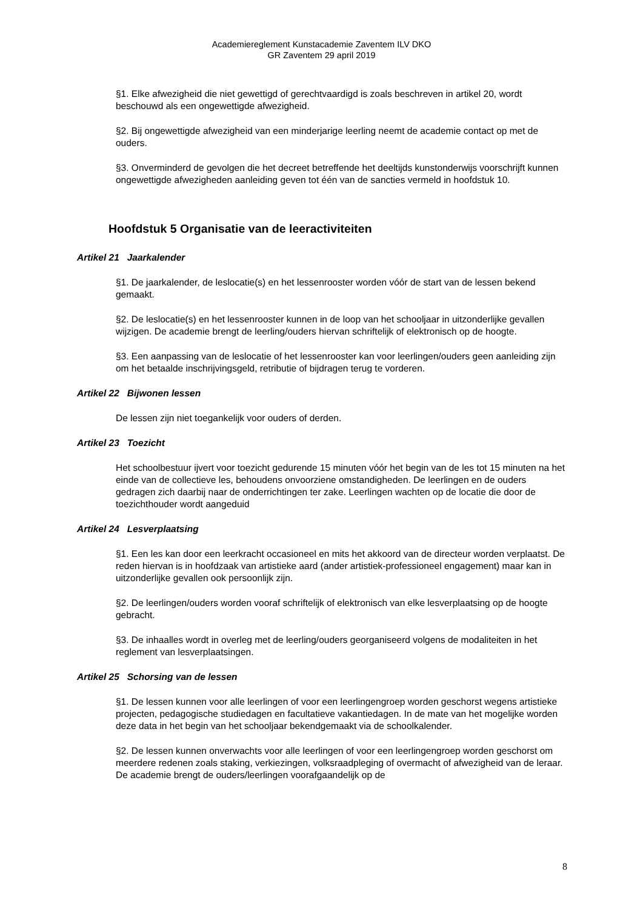Academiereglement Kunstacademie Zaventem ILV DKO
GR Zaventem 29 april 2019
§1. Elke afwezigheid die niet gewettigd of gerechtvaardigd is zoals beschreven in artikel 20, wordt beschouwd als een ongewettigde afwezigheid.
§2. Bij ongewettigde afwezigheid van een minderjarige leerling neemt de academie contact op met de ouders.
§3. Onverminderd de gevolgen die het decreet betreffende het deeltijds kunstonderwijs voorschrijft kunnen ongewettigde afwezigheden aanleiding geven tot één van de sancties vermeld in hoofdstuk 10.
Hoofdstuk 5 Organisatie van de leeractiviteiten
Artikel 21 Jaarkalender
§1. De jaarkalender, de leslocatie(s) en het lessenrooster worden vóór de start van de lessen bekend gemaakt.
§2. De leslocatie(s) en het lessenrooster kunnen in de loop van het schooljaar in uitzonderlijke gevallen wijzigen. De academie brengt de leerling/ouders hiervan schriftelijk of elektronisch op de hoogte.
§3. Een aanpassing van de leslocatie of het lessenrooster kan voor leerlingen/ouders geen aanleiding zijn om het betaalde inschrijvingsgeld, retributie of bijdragen terug te vorderen.
Artikel 22 Bijwonen lessen
De lessen zijn niet toegankelijk voor ouders of derden.
Artikel 23 Toezicht
Het schoolbestuur ijvert voor toezicht gedurende 15 minuten vóór het begin van de les tot 15 minuten na het einde van de collectieve les, behoudens onvoorziene omstandigheden. De leerlingen en de ouders gedragen zich daarbij naar de onderrichtingen ter zake. Leerlingen wachten op de locatie die door de toezichthouder wordt aangeduid
Artikel 24 Lesverplaatsing
§1. Een les kan door een leerkracht occasioneel en mits het akkoord van de directeur worden verplaatst. De reden hiervan is in hoofdzaak van artistieke aard (ander artistiek-professioneel engagement) maar kan in uitzonderlijke gevallen ook persoonlijk zijn.
§2. De leerlingen/ouders worden vooraf schriftelijk of elektronisch van elke lesverplaatsing op de hoogte gebracht.
§3. De inhaalles wordt in overleg met de leerling/ouders georganiseerd volgens de modaliteiten in het reglement van lesverplaatsingen.
Artikel 25 Schorsing van de lessen
§1. De lessen kunnen voor alle leerlingen of voor een leerlingengroep worden geschorst wegens artistieke projecten, pedagogische studiedagen en facultatieve vakantiedagen. In de mate van het mogelijke worden deze data in het begin van het schooljaar bekendgemaakt via de schoolkalender.
§2. De lessen kunnen onverwachts voor alle leerlingen of voor een leerlingengroep worden geschorst om meerdere redenen zoals staking, verkiezingen, volksraadpleging of overmacht of afwezigheid van de leraar. De academie brengt de ouders/leerlingen voorafgaandelijk op de
8